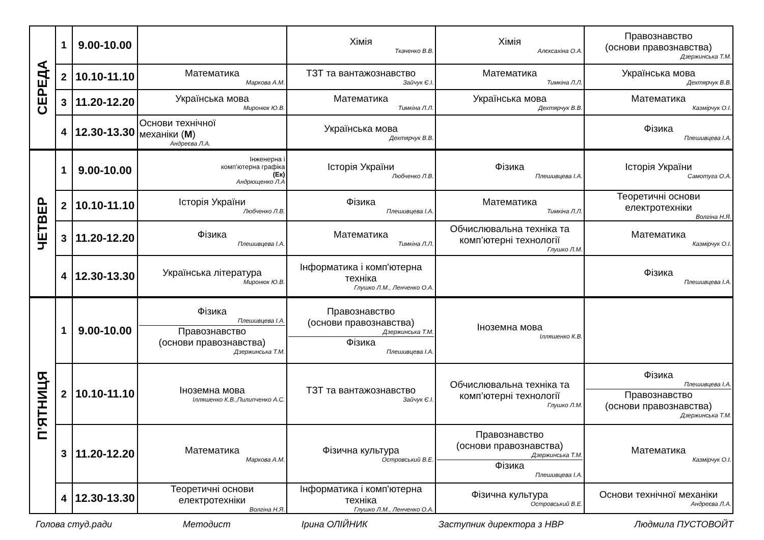| СЕРЕДА | 1 | 9.00-10.00 | | Хімія Ткаченко В.В. | Хімія Алєксахіна О.А. | Правознавство (основи правознавства) Дзержинська Т.М. |
| | 2 | 10.10-11.10 | Математика Маркова А.М. | ТЗТ та вантажознавство Зайчук Є.І. | Математика Тимкіна Л.Л. | Українська мова Дехтярчук В.В. |
| | 3 | 11.20-12.20 | Українська мова Миронюк Ю.В. | Математика Тимкіна Л.Л. | Українська мова Дехтярчук В.В. | Математика Казмірчук О.І. |
| | 4 | 12.30-13.30 | Основи технічної механіки ( М ) Андреєва Л.А. | Українська мова Дехтярчук В.В. | | Фізика Плешивцева І.А. |
| ЧЕТВЕР | 1 | 9.00-10.00 | Інженерна і комп’ютерна графіка (Ек) Андрющенко Л.А | Історія України Любченко Л.В. | Фізика Плешивцева І.А. | Історія України Самотуга О.А. |
| | 2 | 10.10-11.10 | Історія України Любченко Л.В. | Фізика Плешивцева І.А. | Математика Тимкіна Л.Л. | Теоретичні основи електротехніки Волгіна Н.Я. |
| | 3 | 11.20-12.20 | Фізика Плешивцева І.А. | Математика Тимкіна Л.Л. | Обчислювальна техніка та комп’ютерні технології Глушко Л.М. | Математика Казмірчук О.І. |
| | 4 | 12.30-13.30 | Українська література Миронюк Ю.В. | Інформатика і комп'ютерна техніка Глушко Л.М., Ленченко О.А. | | Фізика Плешивцева І.А. |
| П’ЯТНИЦЯ | 1 | 9.00-10.00 | Фізика Плешивцева І.А. Правознавство (основи правознавства) Дзержинська Т.М. | Правознавство (основи правознавства) Дзержинська Т.М. Фізика Плешивцева І.А. | Іноземна мова Ілляшенко К.В. | |
| | 2 | 10.10-11.10 | Іноземна мова Ілляшенко К.В.,Пилипченко А.С. | ТЗТ та вантажознавство Зайчук Є.І. | Обчислювальна техніка та комп’ютерні технології Глушко Л.М. | Фізика Плешивцева І.А. Правознавство (основи правознавства) Дзержинська Т.М. |
| | 3 | 11.20-12.20 | Математика Маркова А.М. | Фізична культура Островський В.Е. | Правознавство (основи правознавства) Дзержинська Т.М. Фізика Плешивцева І.А. | Математика Казмірчук О.І. |
| | 4 | 12.30-13.30 | Теоретичні основи електротехніки Волгіна Н.Я. | Інформатика і комп'ютерна техніка Глушко Л.М., Ленченко О.А. | Фізична культура Островський В.Е. | Основи технічної механіки Андреєва Л.А. |
Голова студ.ради Методист Ірина ОЛІЙНИК Заступник директора з НВР Людмила ПУСТОВОЙТ